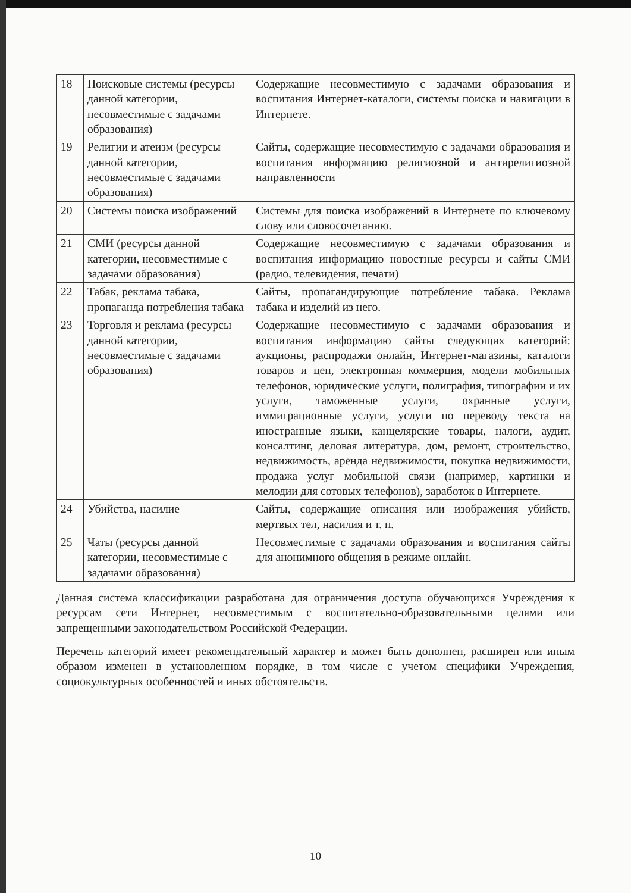| 18 | Поисковые системы (ресурсы данной категории, несовместимые с задачами образования) | Содержащие несовместимую с задачами образования и воспитания Интернет-каталоги, системы поиска и навигации в Интернете. |
| 19 | Религии и атеизм (ресурсы данной категории, несовместимые с задачами образования) | Сайты, содержащие несовместимую с задачами образования и воспитания информацию религиозной и антирелигиозной направленности |
| 20 | Системы поиска изображений | Системы для поиска изображений в Интернете по ключевому слову или словосочетанию. |
| 21 | СМИ (ресурсы данной категории, несовместимые с задачами образования) | Содержащие несовместимую с задачами образования и воспитания информацию новостные ресурсы и сайты СМИ (радио, телевидения, печати) |
| 22 | Табак, реклама табака, пропаганда потребления табака | Сайты, пропагандирующие потребление табака. Реклама табака и изделий из него. |
| 23 | Торговля и реклама (ресурсы данной категории, несовместимые с задачами образования) | Содержащие несовместимую с задачами образования и воспитания информацию сайты следующих категорий: аукционы, распродажи онлайн, Интернет-магазины, каталоги товаров и цен, электронная коммерция, модели мобильных телефонов, юридические услуги, полиграфия, типографии и их услуги, таможенные услуги, охранные услуги, иммиграционные услуги, услуги по переводу текста на иностранные языки, канцелярские товары, налоги, аудит, консалтинг, деловая литература, дом, ремонт, строительство, недвижимость, аренда недвижимости, покупка недвижимости, продажа услуг мобильной связи (например, картинки и мелодии для сотовых телефонов), заработок в Интернете. |
| 24 | Убийства, насилие | Сайты, содержащие описания или изображения убийств, мертвых тел, насилия и т. п. |
| 25 | Чаты (ресурсы данной категории, несовместимые с задачами образования) | Несовместимые с задачами образования и воспитания сайты для анонимного общения в режиме онлайн. |
Данная система классификации разработана для ограничения доступа обучающихся Учреждения к ресурсам сети Интернет, несовместимым с воспитательно-образовательными целями или запрещенными законодательством Российской Федерации.
Перечень категорий имеет рекомендательный характер и может быть дополнен, расширен или иным образом изменен в установленном порядке, в том числе с учетом специфики Учреждения, социокультурных особенностей и иных обстоятельств.
10